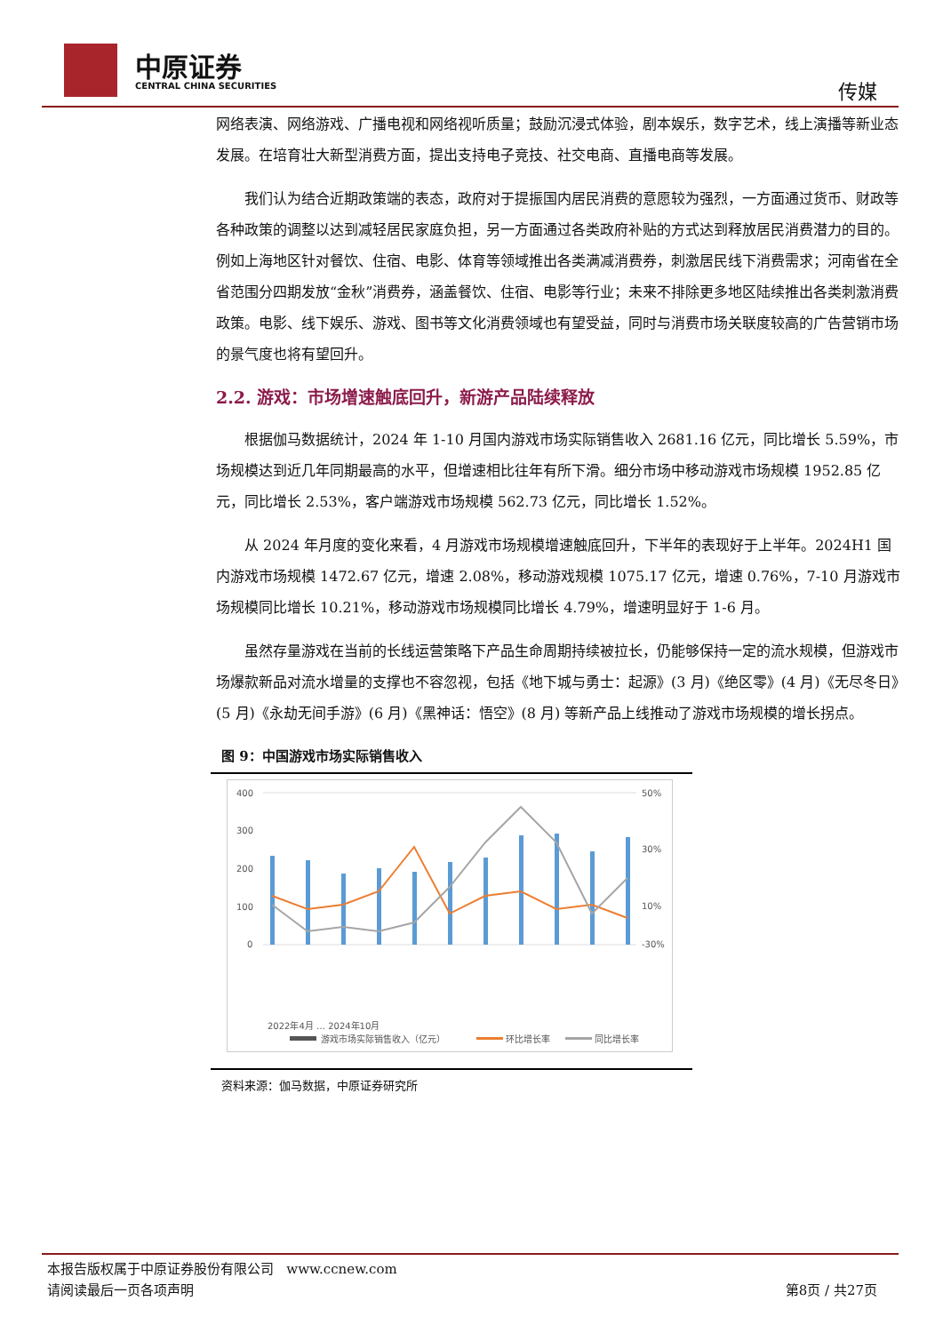中原证券
CENTRAL CHINA SECURITIES 传媒
网络表演、网络游戏、广播电视和网络视听质量；鼓励沉浸式体验，剧本娱乐，数字艺术，线上演播等新业态发展。在培育壮大新型消费方面，提出支持电子竞技、社交电商、直播电商等发展。
我们认为结合近期政策端的表态，政府对于提振国内居民消费的意愿较为强烈，一方面通过货币、财政等各种政策的调整以达到减轻居民家庭负担，另一方面通过各类政府补贴的方式达到释放居民消费潜力的目的。例如上海地区针对餐饮、住宿、电影、体育等领域推出各类满减消费券，刺激居民线下消费需求；河南省在全省范围分四期发放“金秋”消费券，涵盖餐饮、住宿、电影等行业；未来不排除更多地区陆续推出各类刺激消费政策。电影、线下娱乐、游戏、图书等文化消费领域也有望受益，同时与消费市场关联度较高的广告营销市场的景气度也将有望回升。
2.2. 游戏：市场增速触底回升，新游产品陆续释放
根据伽马数据统计，2024 年 1-10 月国内游戏市场实际销售收入 2681.16 亿元，同比增长 5.59%，市场规模达到近几年同期最高的水平，但增速相比往年有所下滑。细分市场中移动游戏市场规模 1952.85 亿元，同比增长 2.53%，客户端游戏市场规模 562.73 亿元，同比增长 1.52%。
从 2024 年月度的变化来看，4 月游戏市场规模增速触底回升，下半年的表现好于上半年。2024H1 国内游戏市场规模 1472.67 亿元，增速 2.08%，移动游戏规模 1075.17 亿元，增速 0.76%，7-10 月游戏市场规模同比增长 10.21%，移动游戏市场规模同比增长 4.79%，增速明显好于 1-6 月。
虽然存量游戏在当前的长线运营策略下产品生命周期持续被拉长，仍能够保持一定的流水规模，但游戏市场爆款新品对流水增量的支撑也不容忽视，包括《地下城与勇士：起源》(3 月)《绝区零》(4 月)《无尽冬日》(5 月)《永劫无间手游》(6 月)《黑神话：悟空》(8 月) 等新产品上线推动了游戏市场规模的增长拐点。
图 9：中国游戏市场实际销售收入
400
300
200
100
0
50%
30%
10%
-30%
2022年4月 … 2024年10月
游戏市场实际销售收入（亿元）
环比增长率
同比增长率
资料来源：伽马数据，中原证券研究所
本报告版权属于中原证券股份有限公司 www.ccnew.com
请阅读最后一页各项声明 第8页 / 共27页